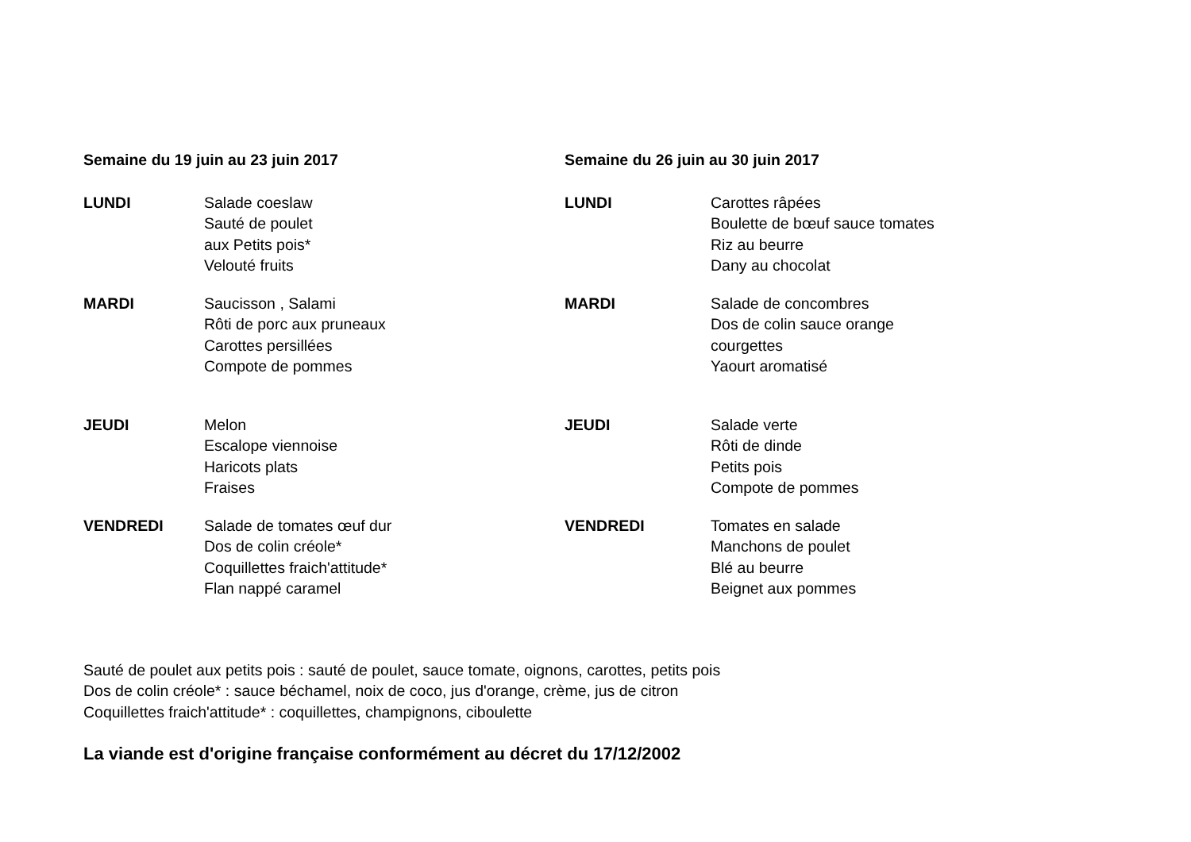Semaine du 19 juin au 23 juin 2017
LUNDI Salade coeslaw
Sauté de poulet
aux Petits pois*
Velouté fruits
MARDI Saucisson , Salami
Rôti de porc aux pruneaux
Carottes persillées
Compote de pommes
JEUDI Melon
Escalope viennoise
Haricots plats
Fraises
VENDREDI Salade de tomates œuf dur
Dos de colin créole*
Coquillettes fraich'attitude*
Flan nappé caramel
Semaine du 26 juin au 30 juin 2017
LUNDI Carottes râpées
Boulette de bœuf sauce tomates
Riz au beurre
Dany au chocolat
MARDI Salade de concombres
Dos de colin sauce orange
courgettes
Yaourt aromatisé
JEUDI Salade verte
Rôti de dinde
Petits pois
Compote de pommes
VENDREDI Tomates en salade
Manchons de poulet
Blé au beurre
Beignet aux pommes
Sauté de poulet aux petits pois : sauté de poulet, sauce tomate, oignons, carottes, petits pois
Dos de colin créole* : sauce béchamel, noix de coco, jus d'orange, crème, jus de citron
Coquillettes fraich'attitude* : coquillettes, champignons, ciboulette
La viande est d'origine française conformément au décret du 17/12/2002